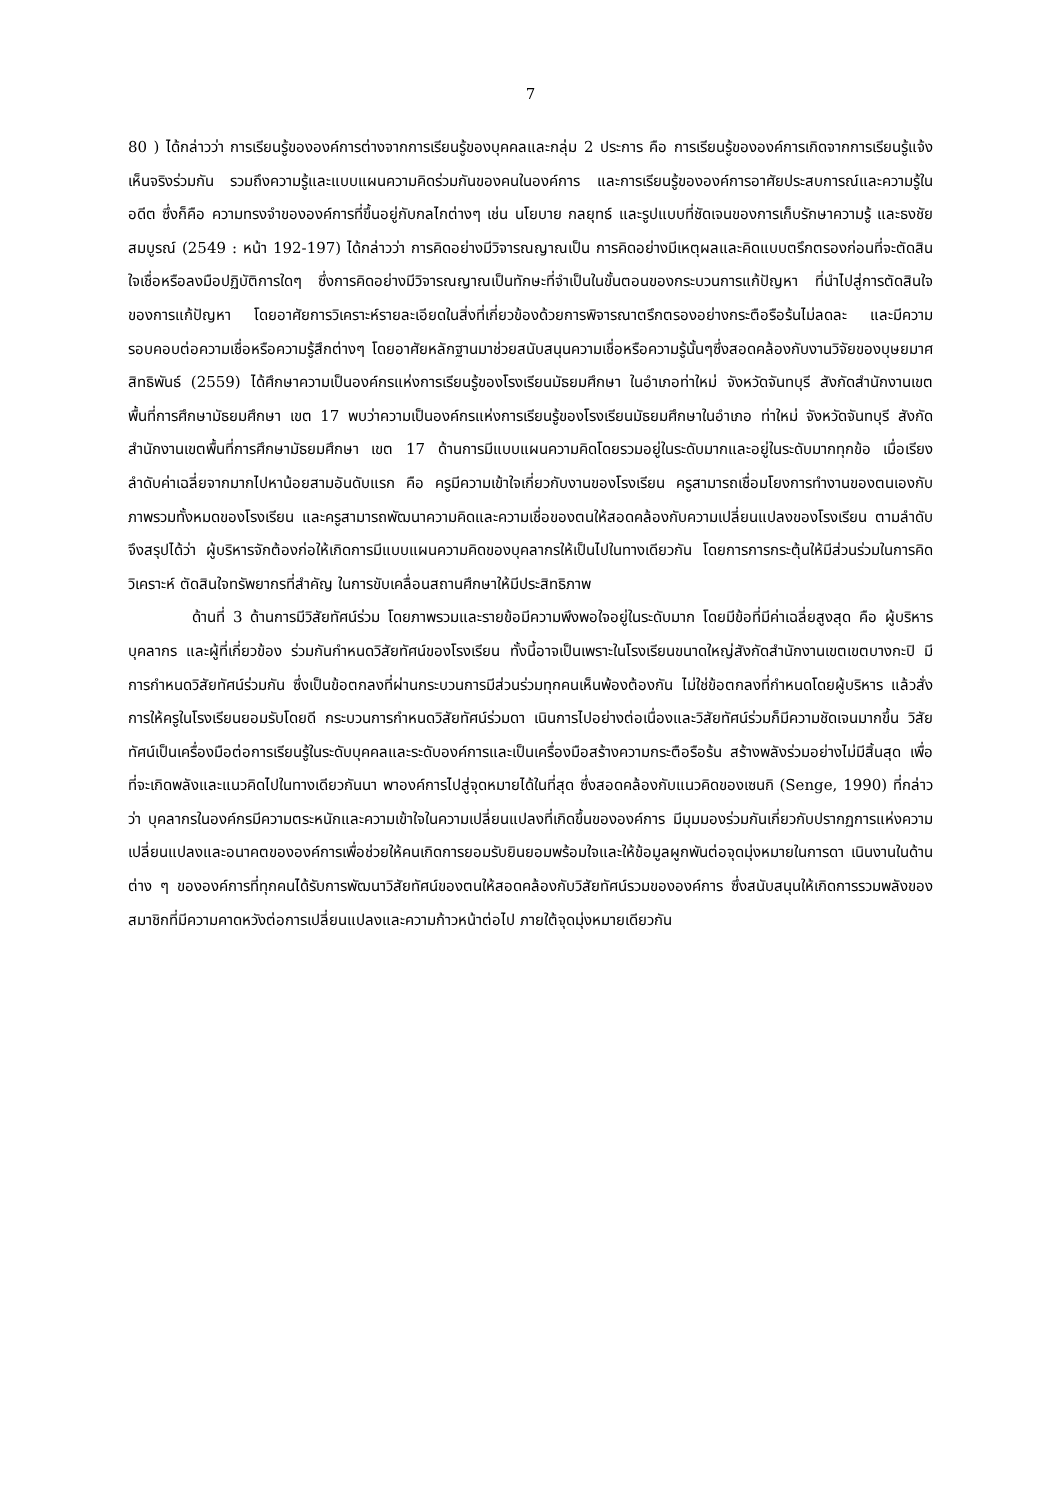7
80 ) ได้กล่าวว่า การเรียนรู้ขององค์การต่างจากการเรียนรู้ของบุคคลและกลุ่ม 2 ประการ คือ การเรียนรู้ขององค์การเกิดจากการเรียนรู้แจ้งเห็นจริงร่วมกัน รวมถึงความรู้และแบบแผนความคิดร่วมกันของคนในองค์การ และการเรียนรู้ขององค์การอาศัยประสบการณ์และความรู้ในอดีต ซึ่งก็คือ ความทรงจำขององค์การที่ขึ้นอยู่กับกลไกต่างๆ เช่น นโยบาย กลยุทธ์ และรูปแบบที่ชัดเจนของการเก็บรักษาความรู้ และธงชัย สมบูรณ์ (2549 : หน้า 192-197) ได้กล่าวว่า การคิดอย่างมีวิจารณญาณเป็น การคิดอย่างมีเหตุผลและคิดแบบตรึกตรองก่อนที่จะตัดสินใจเชื่อหรือลงมือปฏิบัติการใดๆ ซึ่งการคิดอย่างมีวิจารณญาณเป็นทักษะที่จำเป็นในขั้นตอนของกระบวนการแก้ปัญหา ที่นำไปสู่การตัดสินใจของการแก้ปัญหา โดยอาศัยการวิเคราะห์รายละเอียดในสิ่งที่เกี่ยวข้องด้วยการพิจารณาตรึกตรองอย่างกระตือรือร้นไม่ลดละ และมีความรอบคอบต่อความเชื่อหรือความรู้สึกต่างๆ โดยอาศัยหลักฐานมาช่วยสนับสนุนความเชื่อหรือความรู้นั้นๆซึ่งสอดคล้องกับงานวิจัยของบุษยมาศ สิทธิพันธ์ (2559) ได้ศึกษาความเป็นองค์กรแห่งการเรียนรู้ของโรงเรียนมัธยมศึกษา ในอำเภอท่าใหม่ จังหวัดจันทบุรี สังกัดสำนักงานเขตพื้นที่การศึกษามัธยมศึกษา เขต 17 พบว่าความเป็นองค์กรแห่งการเรียนรู้ของโรงเรียนมัธยมศึกษาในอำเภอ ท่าใหม่ จังหวัดจันทบุรี สังกัดสำนักงานเขตพื้นที่การศึกษามัธยมศึกษา เขต 17 ด้านการมีแบบแผนความคิดโดยรวมอยู่ในระดับมากและอยู่ในระดับมากทุกข้อ เมื่อเรียงลำดับค่าเฉลี่ยจากมากไปหาน้อยสามอันดับแรก คือ ครูมีความเข้าใจเกี่ยวกับงานของโรงเรียน ครูสามารถเชื่อมโยงการทำงานของตนเองกับภาพรวมทั้งหมดของโรงเรียน และครูสามารถพัฒนาความคิดและความเชื่อของตนให้สอดคล้องกับความเปลี่ยนแปลงของโรงเรียน ตามลำดับ จึงสรุปได้ว่า ผู้บริหารจักต้องก่อให้เกิดการมีแบบแผนความคิดของบุคลากรให้เป็นไปในทางเดียวกัน โดยการการกระตุ้นให้มีส่วนร่วมในการคิดวิเคราะห์ ตัดสินใจทรัพยากรที่สำคัญ ในการขับเคลื่อนสถานศึกษาให้มีประสิทธิภาพ
ด้านที่ 3 ด้านการมีวิสัยทัศน์ร่วม โดยภาพรวมและรายข้อมีความพึงพอใจอยู่ในระดับมาก โดยมีข้อที่มีค่าเฉลี่ยสูงสุด คือ ผู้บริหาร บุคลากร และผู้ที่เกี่ยวข้อง ร่วมกันกำหนดวิสัยทัศน์ของโรงเรียน ทั้งนี้อาจเป็นเพราะในโรงเรียนขนาดใหญ่สังกัดสำนักงานเขตเขตบางกะปิ มีการกำหนดวิสัยทัศน์ร่วมกัน ซึ่งเป็นข้อตกลงที่ผ่านกระบวนการมีส่วนร่วมทุกคนเห็นพ้องต้องกัน ไม่ใช่ข้อตกลงที่กำหนดโดยผู้บริหาร แล้วสั่งการให้ครูในโรงเรียนยอมรับโดยดี กระบวนการกำหนดวิสัยทัศน์ร่วมดา เนินการไปอย่างต่อเนื่องและวิสัยทัศน์ร่วมก็มีความชัดเจนมากขึ้น วิสัยทัศน์เป็นเครื่องมือต่อการเรียนรู้ในระดับบุคคลและระดับองค์การและเป็นเครื่องมือสร้างความกระตือรือร้น สร้างพลังร่วมอย่างไม่มีสิ้นสุด เพื่อที่จะเกิดพลังและแนวคิดไปในทางเดียวกันนา พาองค์การไปสู่จุดหมายได้ในที่สุด ซึ่งสอดคล้องกับแนวคิดของเซนกิ (Senge, 1990) ที่กล่าวว่า บุคลากรในองค์กรมีความตระหนักและความเข้าใจในความเปลี่ยนแปลงที่เกิดขึ้นขององค์การ มีมุมมองร่วมกันเกี่ยวกับปรากฏการแห่งความเปลี่ยนแปลงและอนาคตขององค์การเพื่อช่วยให้คนเกิดการยอมรับยินยอมพร้อมใจและให้ข้อมูลผูกพันต่อจุดมุ่งหมายในการดา เนินงานในด้านต่าง ๆ ขององค์การที่ทุกคนได้รับการพัฒนาวิสัยทัศน์ของตนให้สอดคล้องกับวิสัยทัศน์รวมขององค์การ ซึ่งสนับสนุนให้เกิดการรวมพลังของสมาชิกที่มีความคาดหวังต่อการเปลี่ยนแปลงและความก้าวหน้าต่อไป ภายใต้จุดมุ่งหมายเดียวกัน